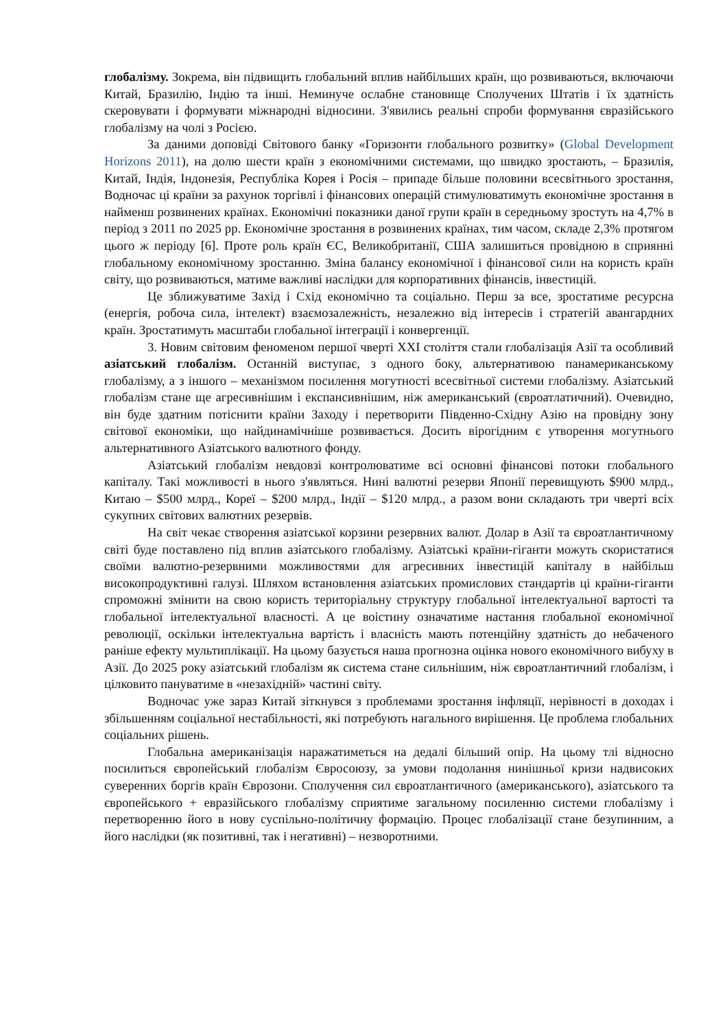глобалізму. Зокрема, він підвищить глобальний вплив найбільших країн, що розвиваються, включаючи Китай, Бразилію, Індію та інші. Неминуче ослабне становище Сполучених Штатів і їх здатність скеровувати і формувати міжнародні відносини. З'явились реальні спроби формування євразійського глобалізму на чолі з Росією.
За даними доповіді Світового банку «Горизонти глобального розвитку» (Global Development Horizons 2011), на долю шести країн з економічними системами, що швидко зростають, – Бразилія, Китай, Індія, Індонезія, Республіка Корея і Росія – припаде більше половини всесвітнього зростання, Водночас ці країни за рахунок торгівлі і фінансових операцій стимулюватимуть економічне зростання в найменш розвинених країнах. Економічні показники даної групи країн в середньому зростуть на 4,7% в період з 2011 по 2025 рр. Економічне зростання в розвинених країнах, тим часом, складе 2,3% протягом цього ж періоду [6]. Проте роль країн ЄС, Великобританії, США залишиться провідною в сприянні глобальному економічному зростанню. Зміна балансу економічної і фінансової сили на користь країн світу, що розвиваються, матиме важливі наслідки для корпоративних фінансів, інвестицій.
Це зближуватиме Захід і Схід економічно та соціально. Перш за все, зростатиме ресурсна (енергія, робоча сила, інтелект) взаємозалежність, незалежно від інтересів і стратегій авангардних країн. Зростатимуть масштаби глобальної інтеграції і конвергенції.
3. Новим світовим феноменом першої чверті XXI століття стали глобалізація Азії та особливий азіатський глобалізм. Останній виступає, з одного боку, альтернативою панамериканському глобалізму, а з іншого – механізмом посилення могутності всесвітньої системи глобалізму. Азіатський глобалізм стане ще агресивнішим і експансивнішим, ніж американський (євроатлатичний). Очевидно, він буде здатним потіснити країни Заходу і перетворити Південно-Східну Азію на провідну зону світової економіки, що найдинамічніше розвивається. Досить вірогідним є утворення могутнього альтернативного Азіатського валютного фонду.
Азіатський глобалізм невдовзі контролюватиме всі основні фінансові потоки глобального капіталу. Такі можливості в нього з'являться. Нині валютні резерви Японії перевищують $900 млрд., Китаю – $500 млрд., Кореї – $200 млрд., Індії – $120 млрд., а разом вони складають три чверті всіх сукупних світових валютних резервів.
На світ чекає створення азіатської корзини резервних валют. Долар в Азії та євроатлантичному світі буде поставлено під вплив азіатського глобалізму. Азіатські країни-гіганти можуть скористатися своїми валютно-резервними можливостями для агресивних інвестицій капіталу в найбільш високопродуктивні галузі. Шляхом встановлення азіатських промислових стандартів ці країни-гіганти спроможні змінити на свою користь територіальну структуру глобальної інтелектуальної вартості та глобальної інтелектуальної власності. А це воістину означатиме настання глобальної економічної революції, оскільки інтелектуальна вартість і власність мають потенційну здатність до небаченого раніше ефекту мультиплікації. На цьому базується наша прогнозна оцінка нового економічного вибуху в Азії. До 2025 року азіатський глобалізм як система стане сильнішим, ніж євроатлантичний глобалізм, і цілковито пануватиме в «незахідній» частині світу.
Водночас уже зараз Китай зіткнувся з проблемами зростання інфляції, нерівності в доходах і збільшенням соціальної нестабільності, які потребують нагального вирішення. Це проблема глобальних соціальних рішень.
Глобальна американізація наражатиметься на дедалі більший опір. На цьому тлі відносно посилиться європейський глобалізм Євросоюзу, за умови подолання нинішньої кризи надвисоких суверенних боргів країн Єврозони. Сполучення сил євроатлантичного (американського), азіатського та європейського + евразійського глобалізму сприятиме загальному посиленню системи глобалізму і перетворенню його в нову суспільно-політичну формацію. Процес глобалізації стане безупинним, а його наслідки (як позитивні, так і негативні) – незворотними.